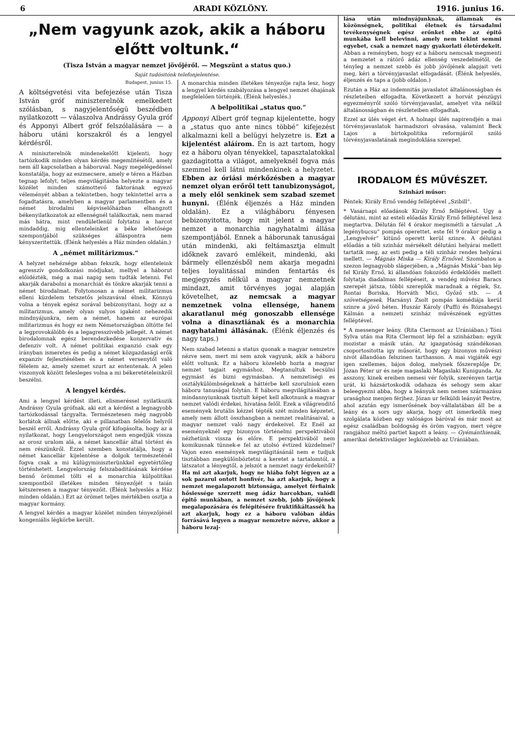6 ARADI KÖZLÖNY. 1916. junius 16.
„Nem vagyunk azok, akik a háboru előtt voltunk.“
(Tisza István a magyar nemzet jövőjéről. — Megszünt a status quo.)
Saját tudósitónk telefonjelentése.
Budapest, junius 15.
A költségvetési vita befejezése után Tisza István gróf miniszterelnök emelkedett szólásban, s nagyjelentőségü beszédben nyilatkozott — válaszolva Andrássy Gyula gróf és Apponyi Albert gróf felszólalására — a háboru utáni korszakról és a lengyel kérdésről.
A miniszterelnök mindenekelőtt kijelenti, hogy tartózkodik minden olyan kérdés megemlitésétől, amely nem áll kapcsolatban a háboruval. Nagy megelégedéssel konstatálja, hogy az eszmecsere, amely e téren a Házban tegnap lefolyt, teljes megvilágitásba helyezte a magyar közélet minden számottevő faktorának egyező véleményét abban a tekintetben, hogy tekintettel arra a fogadtatásra, amelyben a magyar parlamentben és a német birodalmi képviselőházban elhangzott békenyilatkozatok az ellenségnél találkoztak, nem marad más hátra, mint rendületlenül folytatni a harcot mindaddig, mig ellenteleinket a béke lehetősége szempontjából szükséges álláspontra nem kényszeritettük. (Élénk helyeslés a Ház minden oldalán.)
A „német militárizmus.“
A helyzet nehézsége abban fekszik, hogy ellenteleink agresszív gondolkozási módjukat, mellyel a háborut előidézték, még a mai napig sem tudták letenni. Fel akarják darabolni a monarchiát és tönkre akarják tenni a német birodalmat. Folytonosan a német militarizmus elleni küzdelem tetszetős jelszavával élnek. Könnyü volna a tények egész sorával bebizonyitani, hogy az a militarizmus, amely olyan sulyos igaként nehezedik mindnyájunkra, nem a német, hanem az európai militarizmus és hogy ez nem Németországban öltötte fel a legprovokálóbb és a legagresszivebb jellegét. A német birodalomnak egész berendezkedése konzervativ és defenziv volt. A német politikai expanzió csak egy irányban ismeretes és pedig a német közgazdasági erők expanziv fejlesztésében és a német versenytől való félelem az, amely szemet szurt az ententenak. A jelen viszonyok között felesleges volna a mi békeretételeinkről beszélni.
A lengyel kérdés.
Ami a lengyel kérdést illeti, elismeréssel nyilatkozik Andrássy Gyula grófnak, aki ezt a kérdést a legnagyobb tartózkodással tárgyalta. Természetesen még nagyobb korlátok állnak előtte, aki e pillanatban felelős helyről beszél erről. Andrássy Gyula gróf kifogásolta, hogy az a nyilatkozat, hogy Lengyelországot nem engedjük vissza az orosz uralom alá, a német kancellár által történt és nem részünkről. Ezzel szemben konstatálja, hogy a német kancellár kijelentése a dolgok természeténél fogva csak a mi külügyminiszterünkkel egyetértőleg történhetett. Lengyelország felszabaditásának kérdése benső örömmel tölti el a monarchia külpolitikai szempontból illetékes minden tényezőjét s taián kétszeresen a magyar tényezőit. (Élénk helyeslés a Ház minden oldalán.) Ezt az örömet teljes mértékben osztja a magyar kormány.
A lengyel kérdés a magyar közélet minden tényezőjénél kongeniális légkörbe került.
A monarchia minden illetékes tényezője rajta lesz, hogy a lengyel kérdés szabályozása a lengyel nemzet óhajának megfelelően történjék. (Élénk helyeslés.)
A belpolitikai „status quo.“
Apponyi Albert gróf tegnap kijelentette, hogy a „status quo ante nincs többé“ kifejezést alkalmazni kell a belügyi helyzetre is. Ezt a kijelentést aláírom. Én is azt tartom, hogy ez a háboru olyan tényekkel, tapasztalatokkal gazdagitotta a világot, amelyeknél fogva más szemmel kell látni mindenkinek a helyzetet. Ebben az óriási mérkőzésben a magyar nemzet olyan erőről tett tanubizonyságot, a mely elől senkinek sem szabad szemet hunyni. (Élénk éljenzés a Ház minden oldalán). Ez a világháboru fényesen bebizonyitotta, hogy mit jelent a magyar nemzet a monarchia nagyhatalmi állása szempontjából. Ennek a háborunak tanuságai után mindenki, aki feltámasztja elmult időknek zavaró emlékeit, mindenki, aki bármely ellenzésből nem akarja megadni teljes loyalitással minden fentartás és megjegyzés nélkül a magyar nemzetnek mindazt, amit törvényes jogai alapján követelhet, az nemcsak a magyar nemzetnek volna ellensége, hanem akaratlanul még gonoszabb ellensége volna a dinasztiának és a monarchia nagyhatalmi állásának. (Élénk éljenzés és nagy taps.)
Nem szabad letenni a status quonak a magyar nemzetre nézve sem, mert mi sem azok vagyunk, akik a háboru előtt voltunk. Ez a háboru közelebb hozta a magyar nemzet tagjait egymáshoz. Megtanultuk becsülni egymást és bizni egymásban. A nemzetiségi es osztálykülömbségeknek a háttérbe kell szorulniok ezen háboru tanuságai folytán. E háboru megvilágitásában a mindannyiunknak tisztult képet kell alkotnunk a magyar nemzet valódi érdekei, hivatása felől. Ezek a világrenditő események brutális kézzel tépték szét minden képzetet, amely nem állott összhangban a nemzet realitásaival, a magyar nemzet való nagy érdekeivel. Ez Enél az eseményeknél egy bizonyos történelmi perspektivából nézhetünk vissza és előre. E perspektivából nem komikusnak tünnek-e fel az utolsó évtized küzdelmei? Vajon ezen események megvilágitásánál nem e tudjuk tisztábban megkülönböztetni a keretet a tartalomtól, a látszatot a lényegtől, a jelszót a nemzet nagy érdekeitől? Ha mi azt akarjuk, hogy ne hiába folyt légyen az a sok pazarul ontott honfivér, ha azt akarjuk, hogy a nemzet megalapozott biztonsága, amelyet férfiaink hősiessége szerzett meg ádáz harcokban, valódi épitő munkában, a nemzet szebb, jobb jövőjének megalapozására és felépitésére fruktifikáltassék ha azt akarjuk, hogy ez a háboru valóban áldás forrásává legyen a magyar nemzetre nézve, akkor a háboru lezaj-
lása után mindnyájunknak, államnak és közönségnek, politikai életnek és társadalmi tevékenységnek egész erőnket ebbe az épitő munkába kell belevinni, amely nem tekint semmi egyebet, csak a nemzet nagy gyakorlati életérdekeit. Abban a reményben, hogy ez a háboru nemcsak megmenti a nemzetet a rátörő ádáz ellenség veszedelmétől, de tényleg a nemzet szebb és jobb jövőjének alapjait veti meg, kéri a törvényjavaslat elfogadását. (Élénk helyeslés, éljenzés és taps a (jobb oldalon.)
Ezután a Ház az indemnitás javaslatot általánosságban és részleteiben elfogadta. Következett a horvát pénzügyi egyezményről szóló törvényjavaslat, amelyet vita nélkül általánosságban és részleteiben elfogadtak.
Ezzel az ülés véget ért. A holnapi ülés napirendjén a mai törvényjavaslatok harmadszori olvasása, valamint Beck Lajos a birtokpolitika reformjáról szóló törvényjavaslatának megindoklása szerepel.
IRODALOM ÉS MŰVÉSZET.
Szinházi műsor:
Péntek: Király Ernő vendég felléptével „Szibill“.
* Vasárnapi előadások Király Ernő felléptével. Ugy a délutáni, mint az esteli előadás Király Ernő felléptével lesz megtartva. Délután fél 4 órakor megismétli a társulat „A legénybucsu“ pompás operettet, este fél 9 órakor pedig a „Lengyelvér“ kitünő operett kerül szinre. A délutáni előadás a téli szinház mérsékelt délutáni helyárai mellett tartatik meg, az esti pedig a téli szinház rendes helyárai mellett. — Mágnás Miska — Király Ernővel. Szombaton a szezon legnagyobb slágerjében, a „Mágnás Miská“-ban lép fel Király Ernő, ki állandóan fokozódó érdeklődés mellett folytatja diadalmas fellépéseit, a vendég művész Baracs szerepét játsza, többi szereplők maradnak a régiek, Sz. Rontai Boriska, Horváth Mici, Győző stb. — A szövetségesek. Harsányi Zsolt pompás komédiája kerül szinre a jövő héten. Huszár Károly (Puffi) és Rózsahegyi Kálmán a nemzeti szinház művészének együttes felléptével.
* A messenger leány. (Rita Clermont az Urániában.) Tóni Sylva után ma Rita Clermont lép fel a szinházban: egyik mozistar a másik után. Az igazgatóság szándékosan csoportositotta igy műsorát, hogy egy bizonyos művészi nivót állandóan felszinen tarthasson. A mai vigjáték egy igen szellemes, bájos dolog, melynek főszereplője Dr. Józan Péter ur és neje magaslaki Magaslaki Kunigunda. Az asszony, kinek ereiben nemesi vér folyik, szerényen tartja urát, ki házsártoskodik odahaza és sehogy sem akar beleegyezni abba, hogy a leányuk nem nemes származásu urasághoz menjen férjhez. Józan ur felküldi leányát Pestre, ahol azután egy ismerősének boy-vállalatában áll be a leány és a sors ugy akarja, hogy ott ismerkedik meg szolgálata közben egy valóságos báróval és már most az egész családban boldogság és öröm vagyon, mert végre rangjához méltó partiet kapott a leány. — Gyémánthienák, amerikai detektivsláger legközelebb az Urániában.